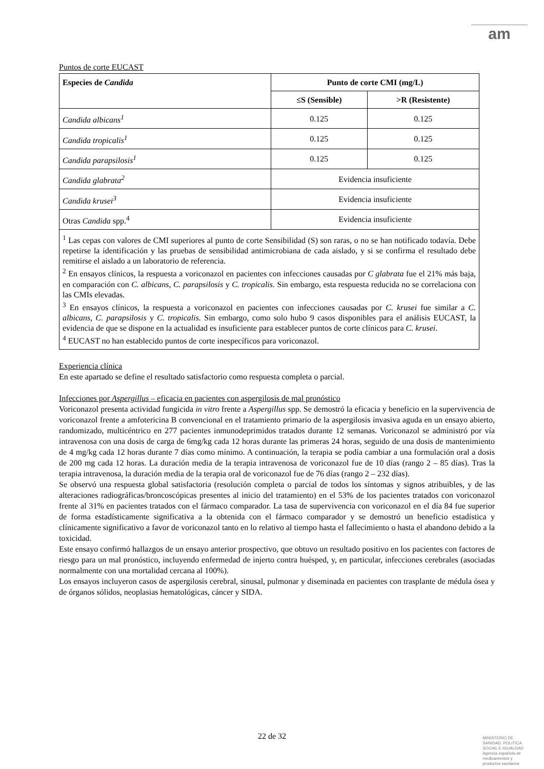am
Puntos de corte EUCAST
| Especies de Candida | Punto de corte CMI (mg/L) | |
| --- | --- | --- |
| | ≤S (Sensible) | >R (Resistente) |
| Candida albicans<sup>1</sup> | 0.125 | 0.125 |
| Candida tropicalis<sup>1</sup> | 0.125 | 0.125 |
| Candida parapsilosis<sup>1</sup> | 0.125 | 0.125 |
| Candida glabrata<sup>2</sup> | Evidencia insuficiente | |
| Candida krusei<sup>3</sup> | Evidencia insuficiente | |
| Otras Candida spp.<sup>4</sup> | Evidencia insuficiente | |
| <sup>1</sup> Las cepas con valores de CMI superiores al punto de corte Sensibilidad (S) son raras, o no se han notificado todavía. Debe repetirse la identificación y las pruebas de sensibilidad antimicrobiana de cada aislado, y si se confirma el resultado debe remitirse el aislado a un laboratorio de referencia. <sup>2</sup> En ensayos clínicos, la respuesta a voriconazol en pacientes con infecciones causadas por C glabrata fue el 21% más baja, en comparación con C. albicans, C. parapsilosis y C. tropicalis. Sin embargo, esta respuesta reducida no se correlaciona con las CMIs elevadas. <sup>3</sup> En ensayos clínicos, la respuesta a voriconazol en pacientes con infecciones causadas por C. krusei fue similar a C. albicans, C. parapsilosis y C. tropicalis. Sin embargo, como solo hubo 9 casos disponibles para el análisis EUCAST, la evidencia de que se dispone en la actualidad es insuficiente para establecer puntos de corte clínicos para C. krusei . <sup>4</sup> EUCAST no han establecido puntos de corte inespecíficos para voriconazol. | | |
Experiencia clínica
En este apartado se define el resultado satisfactorio como respuesta completa o parcial.
Infecciones por Aspergillus – eficacia en pacientes con aspergilosis de mal pronóstico
Voriconazol presenta actividad fungicida in vitro frente a Aspergillus spp. Se demostró la eficacia y beneficio en la supervivencia de voriconazol frente a amfotericina B convencional en el tratamiento primario de la aspergilosis invasiva aguda en un ensayo abierto, randomizado, multicéntrico en 277 pacientes inmunodeprimidos tratados durante 12 semanas. Voriconazol se administró por vía intravenosa con una dosis de carga de 6mg/kg cada 12 horas durante las primeras 24 horas, seguido de una dosis de mantenimiento de 4 mg/kg cada 12 horas durante 7 días como mínimo. A continuación, la terapia se podía cambiar a una formulación oral a dosis de 200 mg cada 12 horas. La duración media de la terapia intravenosa de voriconazol fue de 10 días (rango 2 – 85 días). Tras la terapia intravenosa, la duración media de la terapia oral de voriconazol fue de 76 días (rango 2 – 232 días).
Se observó una respuesta global satisfactoria (resolución completa o parcial de todos los síntomas y signos atribuibles, y de las alteraciones radiográficas/broncoscópicas presentes al inicio del tratamiento) en el 53% de los pacientes tratados con voriconazol frente al 31% en pacientes tratados con el fármaco comparador. La tasa de supervivencia con voriconazol en el día 84 fue superior de forma estadísticamente significativa a la obtenida con el fármaco comparador y se demostró un beneficio estadística y clínicamente significativo a favor de voriconazol tanto en lo relativo al tiempo hasta el fallecimiento o hasta el abandono debido a la toxicidad.
Este ensayo confirmó hallazgos de un ensayo anterior prospectivo, que obtuvo un resultado positivo en los pacientes con factores de riesgo para un mal pronóstico, incluyendo enfermedad de injerto contra huésped, y, en particular, infecciones cerebrales (asociadas normalmente con una mortalidad cercana al 100%).
Los ensayos incluyeron casos de aspergilosis cerebral, sinusal, pulmonar y diseminada en pacientes con trasplante de médula ósea y de órganos sólidos, neoplasias hematológicas, cáncer y SIDA.
22 de 32
MINISTERIO DE
SANIDAD, POLITICA
SOCIAL E IGUALDAD
Agencia española de
medicamentos y
productos sanitarios